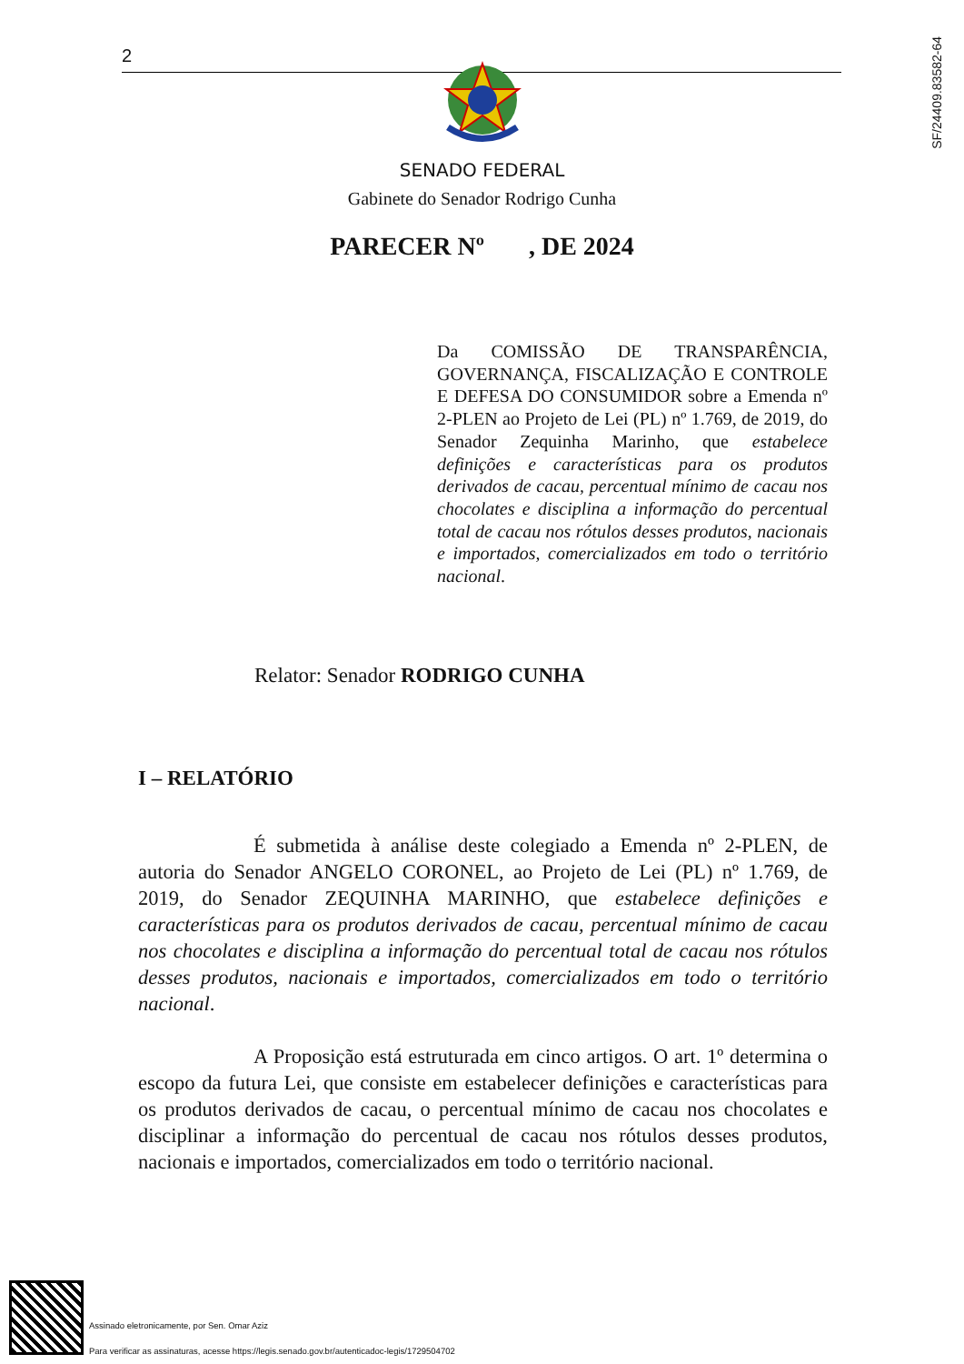2
SF/24409.83582-64
SENADO FEDERAL
Gabinete do Senador Rodrigo Cunha
PARECER Nº , DE 2024
Da COMISSÃO DE TRANSPARÊNCIA, GOVERNANÇA, FISCALIZAÇÃO E CONTROLE E DEFESA DO CONSUMIDOR sobre a Emenda nº 2-PLEN ao Projeto de Lei (PL) nº 1.769, de 2019, do Senador Zequinha Marinho, que estabelece definições e características para os produtos derivados de cacau, percentual mínimo de cacau nos chocolates e disciplina a informação do percentual total de cacau nos rótulos desses produtos, nacionais e importados, comercializados em todo o território nacional.
Relator: Senador RODRIGO CUNHA
I – RELATÓRIO
É submetida à análise deste colegiado a Emenda nº 2-PLEN, de autoria do Senador ANGELO CORONEL, ao Projeto de Lei (PL) nº 1.769, de 2019, do Senador ZEQUINHA MARINHO, que estabelece definições e características para os produtos derivados de cacau, percentual mínimo de cacau nos chocolates e disciplina a informação do percentual total de cacau nos rótulos desses produtos, nacionais e importados, comercializados em todo o território nacional.
A Proposição está estruturada em cinco artigos. O art. 1º determina o escopo da futura Lei, que consiste em estabelecer definições e características para os produtos derivados de cacau, o percentual mínimo de cacau nos chocolates e disciplinar a informação do percentual de cacau nos rótulos desses produtos, nacionais e importados, comercializados em todo o território nacional.
Assinado eletronicamente, por Sen. Omar Aziz
Para verificar as assinaturas, acesse https://legis.senado.gov.br/autenticadoc-legis/1729504702